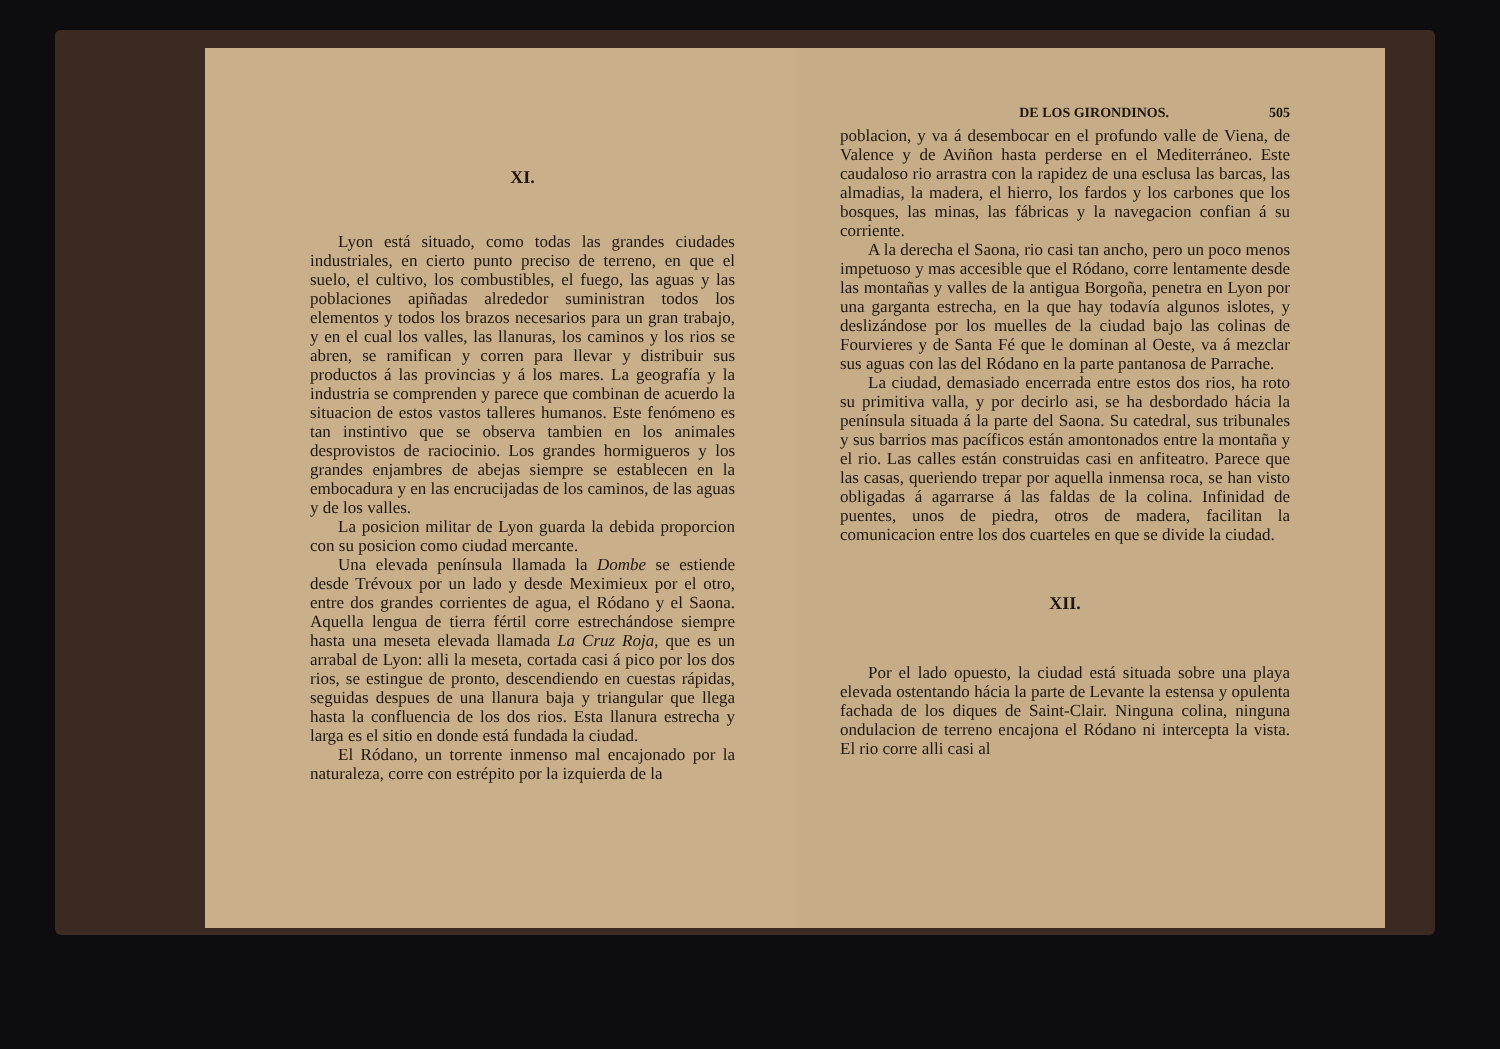XI.
Lyon está situado, como todas las grandes ciudades industriales, en cierto punto preciso de terreno, en que el suelo, el cultivo, los combustibles, el fuego, las aguas y las poblaciones apiñadas alrededor suministran todos los elementos y todos los brazos necesarios para un gran trabajo, y en el cual los valles, las llanuras, los caminos y los rios se abren, se ramifican y corren para llevar y distribuir sus productos á las provincias y á los mares. La geografía y la industria se comprenden y parece que combinan de acuerdo la situacion de estos vastos talleres humanos. Este fenómeno es tan instintivo que se observa tambien en los animales desprovistos de raciocinio. Los grandes hormigueros y los grandes enjambres de abejas siempre se establecen en la embocadura y en las encrucijadas de los caminos, de las aguas y de los valles.
La posicion militar de Lyon guarda la debida proporcion con su posicion como ciudad mercante.
Una elevada península llamada la Dombe se estiende desde Trévoux por un lado y desde Meximieux por el otro, entre dos grandes corrientes de agua, el Ródano y el Saona. Aquella lengua de tierra fértil corre estrechándose siempre hasta una meseta elevada llamada La Cruz Roja, que es un arrabal de Lyon: alli la meseta, cortada casi á pico por los dos rios, se estingue de pronto, descendiendo en cuestas rápidas, seguidas despues de una llanura baja y triangular que llega hasta la confluencia de los dos rios. Esta llanura estrecha y larga es el sitio en donde está fundada la ciudad.
El Ródano, un torrente inmenso mal encajonado por la naturaleza, corre con estrépito por la izquierda de la
DE LOS GIRONDINOS. 505
poblacion, y va á desembocar en el profundo valle de Viena, de Valence y de Aviñon hasta perderse en el Mediterráneo. Este caudaloso rio arrastra con la rapidez de una esclusa las barcas, las almadias, la madera, el hierro, los fardos y los carbones que los bosques, las minas, las fábricas y la navegacion confian á su corriente.
A la derecha el Saona, rio casi tan ancho, pero un poco menos impetuoso y mas accesible que el Ródano, corre lentamente desde las montañas y valles de la antigua Borgoña, penetra en Lyon por una garganta estrecha, en la que hay todavía algunos islotes, y deslizándose por los muelles de la ciudad bajo las colinas de Fourvieres y de Santa Fé que le dominan al Oeste, va á mezclar sus aguas con las del Ródano en la parte pantanosa de Parrache.
La ciudad, demasiado encerrada entre estos dos rios, ha roto su primitiva valla, y por decirlo asi, se ha desbordado hácia la península situada á la parte del Saona. Su catedral, sus tribunales y sus barrios mas pacíficos están amontonados entre la montaña y el rio. Las calles están construidas casi en anfiteatro. Parece que las casas, queriendo trepar por aquella inmensa roca, se han visto obligadas á agarrarse á las faldas de la colina. Infinidad de puentes, unos de piedra, otros de madera, facilitan la comunicacion entre los dos cuarteles en que se divide la ciudad.
XII.
Por el lado opuesto, la ciudad está situada sobre una playa elevada ostentando hácia la parte de Levante la estensa y opulenta fachada de los diques de Saint-Clair. Ninguna colina, ninguna ondulacion de terreno encajona el Ródano ni intercepta la vista. El rio corre alli casi al